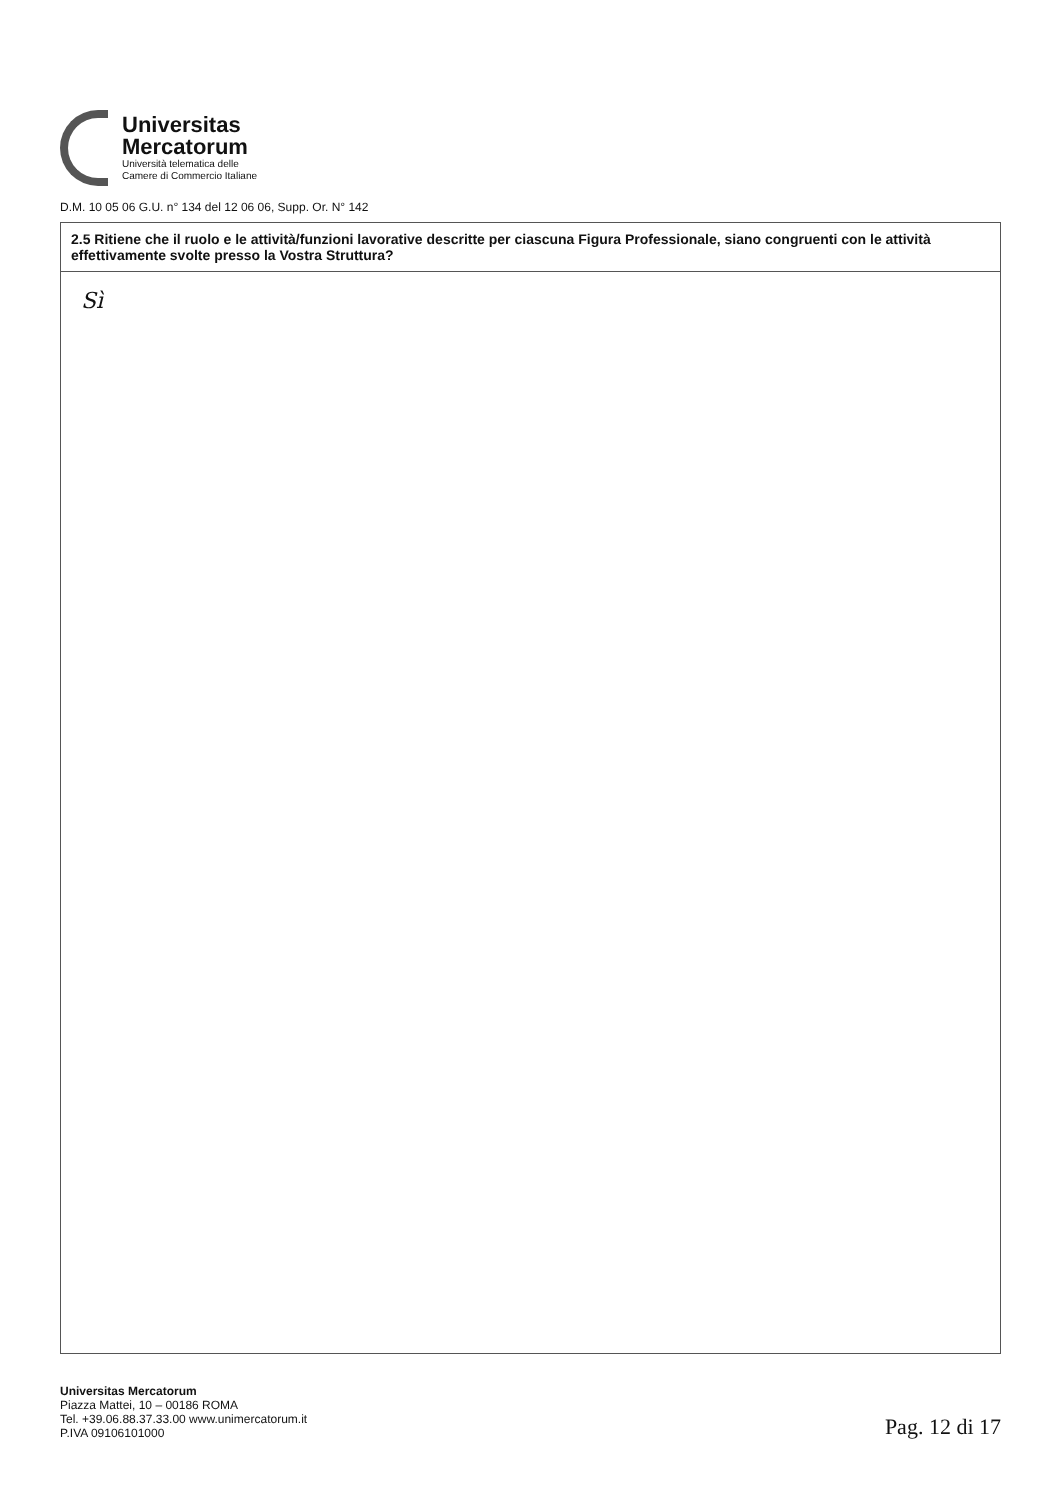Universitas
Mercatorum
Università telematica delle
Camere di Commercio Italiane
D.M. 10 05 06 G.U. n° 134 del 12 06 06, Supp. Or. N° 142
2.5 Ritiene che il ruolo e le attività/funzioni lavorative descritte per ciascuna Figura Professionale, siano congruenti con le attività effettivamente svolte presso la Vostra Struttura?
Sì
Universitas Mercatorum
Piazza Mattei, 10 – 00186 ROMA
Tel. +39.06.88.37.33.00 www.unimercatorum.it
P.IVA 09106101000
Pag. 12 di 17